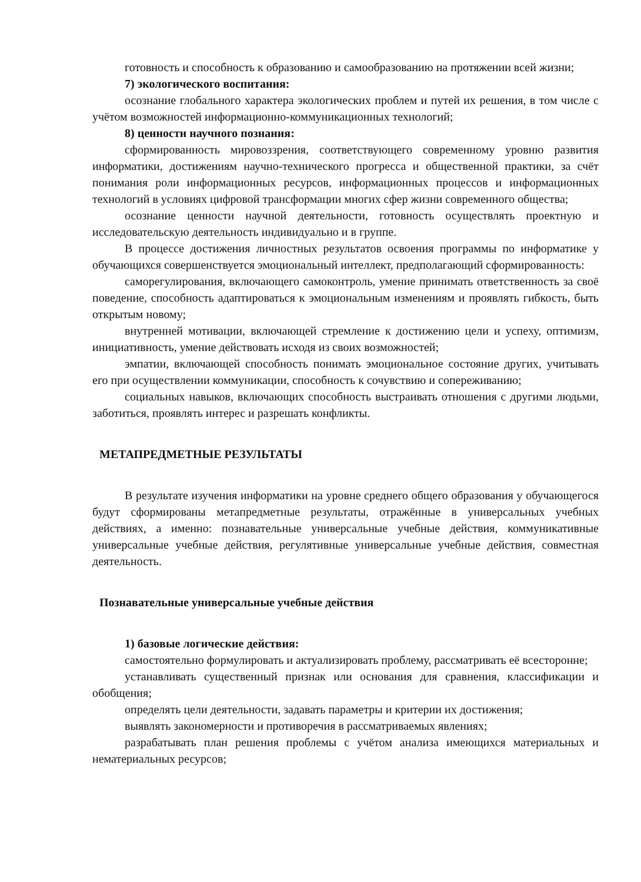готовность и способность к образованию и самообразованию на протяжении всей жизни;
7) экологического воспитания:
осознание глобального характера экологических проблем и путей их решения, в том числе с учётом возможностей информационно-коммуникационных технологий;
8) ценности научного познания:
сформированность мировоззрения, соответствующего современному уровню развития информатики, достижениям научно-технического прогресса и общественной практики, за счёт понимания роли информационных ресурсов, информационных процессов и информационных технологий в условиях цифровой трансформации многих сфер жизни современного общества;
осознание ценности научной деятельности, готовность осуществлять проектную и исследовательскую деятельность индивидуально и в группе.
В процессе достижения личностных результатов освоения программы по информатике у обучающихся совершенствуется эмоциональный интеллект, предполагающий сформированность:
саморегулирования, включающего самоконтроль, умение принимать ответственность за своё поведение, способность адаптироваться к эмоциональным изменениям и проявлять гибкость, быть открытым новому;
внутренней мотивации, включающей стремление к достижению цели и успеху, оптимизм, инициативность, умение действовать исходя из своих возможностей;
эмпатии, включающей способность понимать эмоциональное состояние других, учитывать его при осуществлении коммуникации, способность к сочувствию и сопереживанию;
социальных навыков, включающих способность выстраивать отношения с другими людьми, заботиться, проявлять интерес и разрешать конфликты.
МЕТАПРЕДМЕТНЫЕ РЕЗУЛЬТАТЫ
В результате изучения информатики на уровне среднего общего образования у обучающегося будут сформированы метапредметные результаты, отражённые в универсальных учебных действиях, а именно: познавательные универсальные учебные действия, коммуникативные универсальные учебные действия, регулятивные универсальные учебные действия, совместная деятельность.
Познавательные универсальные учебные действия
1) базовые логические действия:
самостоятельно формулировать и актуализировать проблему, рассматривать её всесторонне;
устанавливать существенный признак или основания для сравнения, классификации и обобщения;
определять цели деятельности, задавать параметры и критерии их достижения;
выявлять закономерности и противоречия в рассматриваемых явлениях;
разрабатывать план решения проблемы с учётом анализа имеющихся материальных и нематериальных ресурсов;